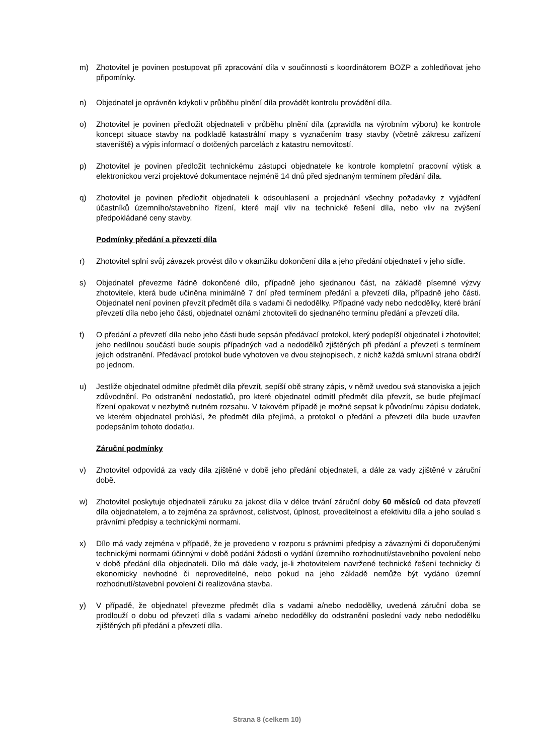m) Zhotovitel je povinen postupovat při zpracování díla v součinnosti s koordinátorem BOZP a zohledňovat jeho připomínky.
n) Objednatel je oprávněn kdykoli v průběhu plnění díla provádět kontrolu provádění díla.
o) Zhotovitel je povinen předložit objednateli v průběhu plnění díla (zpravidla na výrobním výboru) ke kontrole koncept situace stavby na podkladě katastrální mapy s vyznačením trasy stavby (včetně zákresu zařízení staveniště) a výpis informací o dotčených parcelách z katastru nemovitostí.
p) Zhotovitel je povinen předložit technickému zástupci objednatele ke kontrole kompletní pracovní výtisk a elektronickou verzi projektové dokumentace nejméně 14 dnů před sjednaným termínem předání díla.
q) Zhotovitel je povinen předložit objednateli k odsouhlasení a projednání všechny požadavky z vyjádření účastníků územního/stavebního řízení, které mají vliv na technické řešení díla, nebo vliv na zvýšení předpokládané ceny stavby.
Podmínky předání a převzetí díla
r) Zhotovitel splní svůj závazek provést dílo v okamžiku dokončení díla a jeho předání objednateli v jeho sídle.
s) Objednatel převezme řádně dokončené dílo, případně jeho sjednanou část, na základě písemné výzvy zhotovitele, která bude učiněna minimálně 7 dní před termínem předání a převzetí díla, případně jeho části. Objednatel není povinen převzít předmět díla s vadami či nedodělky. Případné vady nebo nedodělky, které brání převzetí díla nebo jeho části, objednatel oznámí zhotoviteli do sjednaného termínu předání a převzetí díla.
t) O předání a převzetí díla nebo jeho části bude sepsán předávací protokol, který podepíší objednatel i zhotovitel; jeho nedílnou součástí bude soupis případných vad a nedodělků zjištěných při předání a převzetí s termínem jejich odstranění. Předávací protokol bude vyhotoven ve dvou stejnopisech, z nichž každá smluvní strana obdrží po jednom.
u) Jestliže objednatel odmítne předmět díla převzít, sepíší obě strany zápis, v němž uvedou svá stanoviska a jejich zdůvodnění. Po odstranění nedostatků, pro které objednatel odmítl předmět díla převzít, se bude přejímací řízení opakovat v nezbytně nutném rozsahu. V takovém případě je možné sepsat k původnímu zápisu dodatek, ve kterém objednatel prohlásí, že předmět díla přejímá, a protokol o předání a převzetí díla bude uzavřen podepsáním tohoto dodatku.
Záruční podmínky
v) Zhotovitel odpovídá za vady díla zjištěné v době jeho předání objednateli, a dále za vady zjištěné v záruční době.
w) Zhotovitel poskytuje objednateli záruku za jakost díla v délce trvání záruční doby 60 měsíců od data převzetí díla objednatelem, a to zejména za správnost, celistvost, úplnost, proveditelnost a efektivitu díla a jeho soulad s právními předpisy a technickými normami.
x) Dílo má vady zejména v případě, že je provedeno v rozporu s právními předpisy a závaznými či doporučenými technickými normami účinnými v době podání žádosti o vydání územního rozhodnutí/stavebního povolení nebo v době předání díla objednateli. Dílo má dále vady, je-li zhotovitelem navržené technické řešení technicky či ekonomicky nevhodné či neproveditelné, nebo pokud na jeho základě nemůže být vydáno územní rozhodnutí/stavební povolení či realizována stavba.
y) V případě, že objednatel převezme předmět díla s vadami a/nebo nedodělky, uvedená záruční doba se prodlouží o dobu od převzetí díla s vadami a/nebo nedodělky do odstranění poslední vady nebo nedodělku zjištěných při předání a převzetí díla.
Strana 8 (celkem 10)